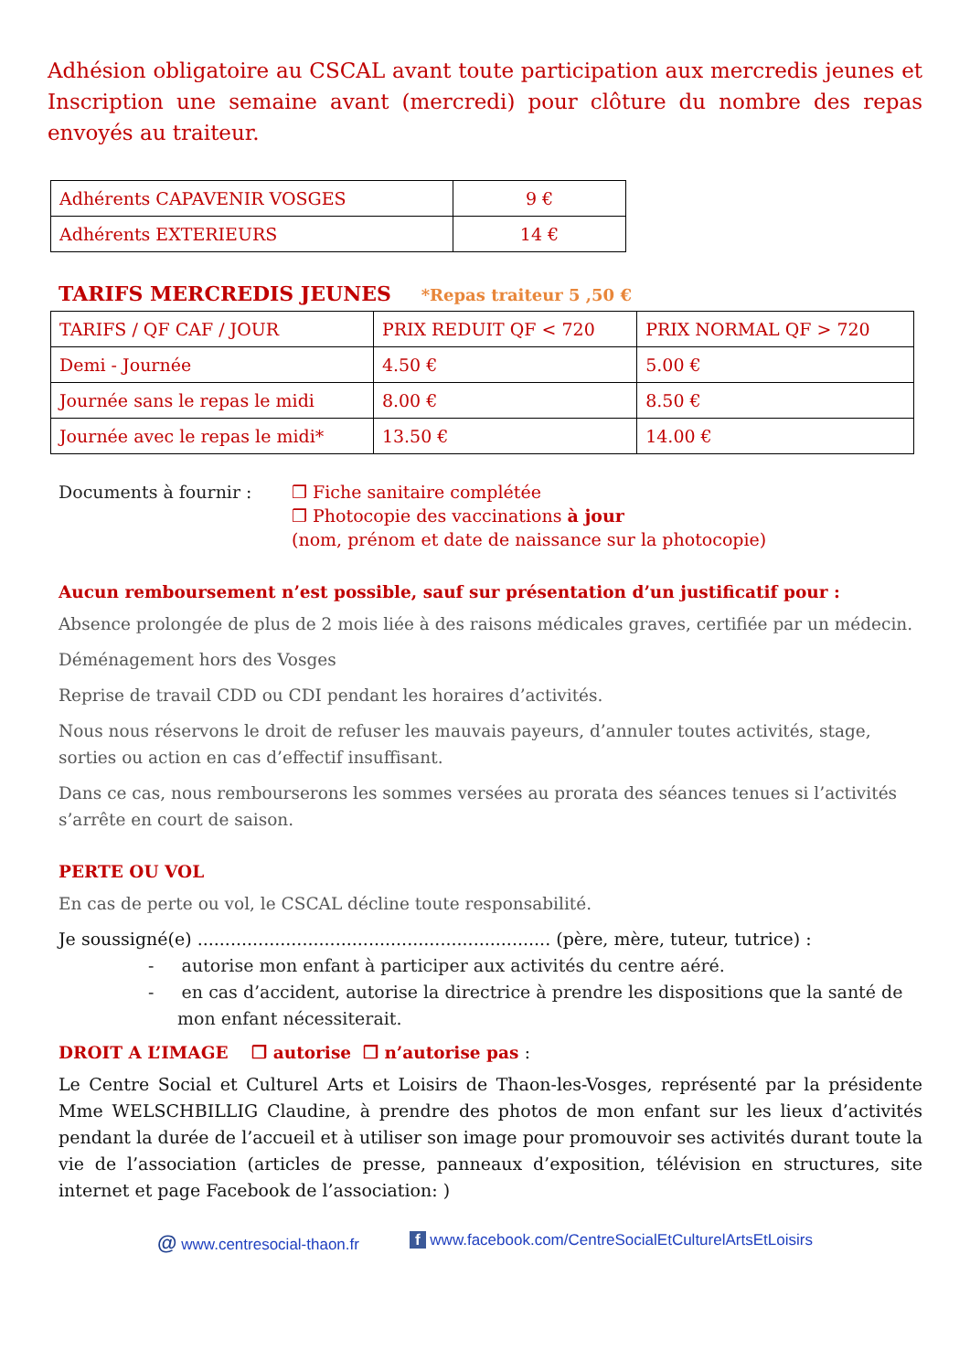Adhésion obligatoire au CSCAL avant toute participation aux mercredis jeunes et Inscription une semaine avant (mercredi) pour clôture du nombre des repas envoyés au traiteur.
| Adhérents CAPAVENIR VOSGES | 9 € |
| Adhérents EXTERIEURS | 14 € |
TARIFS MERCREDIS JEUNES *Repas traiteur 5 ,50 €
| TARIFS / QF CAF / JOUR | PRIX REDUIT QF < 720 | PRIX NORMAL QF > 720 |
| Demi - Journée | 4.50 € | 5.00 € |
| Journée sans le repas le midi | 8.00 € | 8.50 € |
| Journée avec le repas le midi* | 13.50 € | 14.00 € |
Documents à fournir : ❒ Fiche sanitaire complétée
❒ Photocopie des vaccinations à jour
(nom, prénom et date de naissance sur la photocopie)
Aucun remboursement n’est possible, sauf sur présentation d’un justificatif pour :
Absence prolongée de plus de 2 mois liée à des raisons médicales graves, certifiée par un médecin.
Déménagement hors des Vosges
Reprise de travail CDD ou CDI pendant les horaires d’activités.
Nous nous réservons le droit de refuser les mauvais payeurs, d’annuler toutes activités, stage, sorties ou action en cas d’effectif insuffisant.
Dans ce cas, nous rembourserons les sommes versées au prorata des séances tenues si l’activités s’arrête en court de saison.
PERTE OU VOL
En cas de perte ou vol, le CSCAL décline toute responsabilité.
Je soussigné(e) ................................................................ (père, mère, tuteur, tutrice) :
- autorise mon enfant à participer aux activités du centre aéré.
- en cas d’accident, autorise la directrice à prendre les dispositions que la santé de mon enfant nécessiterait.
DROIT A L’IMAGE ❒ autorise ❒ n’autorise pas :
Le Centre Social et Culturel Arts et Loisirs de Thaon-les-Vosges, représenté par la présidente Mme WELSCHBILLIG Claudine, à prendre des photos de mon enfant sur les lieux d’activités pendant la durée de l’accueil et à utiliser son image pour promouvoir ses activités durant toute la vie de l’association (articles de presse, panneaux d’exposition, télévision en structures, site internet et page Facebook de l’association: )
@ www.centresocial-thaon.fr f www.facebook.com/CentreSocialEtCulturelArtsEtLoisirs